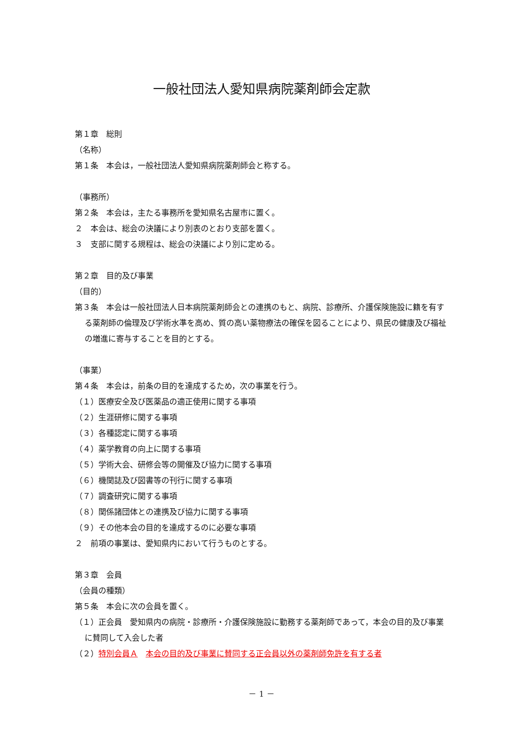一般社団法人愛知県病院薬剤師会定款
第１章　総則
（名称）
第１条　本会は，一般社団法人愛知県病院薬剤師会と称する。
（事務所）
第２条　本会は，主たる事務所を愛知県名古屋市に置く。
２　本会は、総会の決議により別表のとおり支部を置く。
３　支部に関する規程は、総会の決議により別に定める。
第２章　目的及び事業
（目的）
第３条　本会は一般社団法人日本病院薬剤師会との連携のもと、病院、診療所、介護保険施設に籍を有する薬剤師の倫理及び学術水準を高め、質の高い薬物療法の確保を図ることにより、県民の健康及び福祉の増進に寄与することを目的とする。
（事業）
第４条　本会は，前条の目的を達成するため，次の事業を行う。
（１）医療安全及び医薬品の適正使用に関する事項
（２）生涯研修に関する事項
（３）各種認定に関する事項
（４）薬学教育の向上に関する事項
（５）学術大会、研修会等の開催及び協力に関する事項
（６）機関誌及び図書等の刊行に関する事項
（７）調査研究に関する事項
（８）関係諸団体との連携及び協力に関する事項
（９）その他本会の目的を達成するのに必要な事項
２　前項の事業は、愛知県内において行うものとする。
第３章　会員
（会員の種類）
第５条　本会に次の会員を置く。
（１）正会員　愛知県内の病院・診療所・介護保険施設に勤務する薬剤師であって，本会の目的及び事業に賛同して入会した者
（２）特別会員Ａ　本会の目的及び事業に賛同する正会員以外の薬剤師免許を有する者
－ 1 －